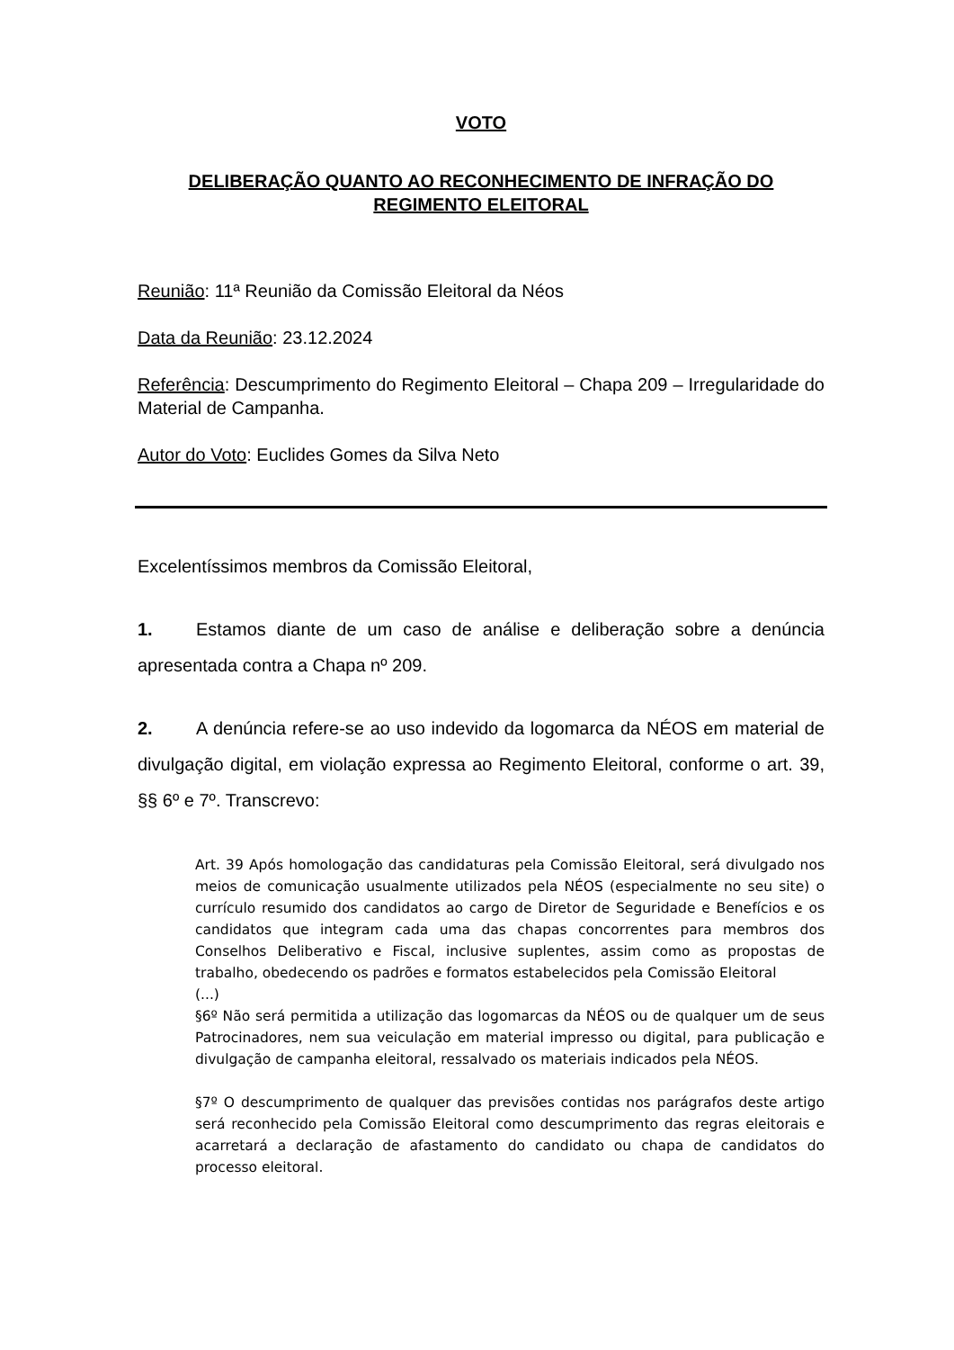VOTO
DELIBERAÇÃO QUANTO AO RECONHECIMENTO DE INFRAÇÃO DO REGIMENTO ELEITORAL
Reunião: 11ª Reunião da Comissão Eleitoral da Néos
Data da Reunião: 23.12.2024
Referência: Descumprimento do Regimento Eleitoral – Chapa 209 – Irregularidade do Material de Campanha.
Autor do Voto: Euclides Gomes da Silva Neto
Excelentíssimos membros da Comissão Eleitoral,
1. Estamos diante de um caso de análise e deliberação sobre a denúncia apresentada contra a Chapa nº 209.
2. A denúncia refere-se ao uso indevido da logomarca da NÉOS em material de divulgação digital, em violação expressa ao Regimento Eleitoral, conforme o art. 39, §§ 6º e 7º. Transcrevo:
Art. 39 Após homologação das candidaturas pela Comissão Eleitoral, será divulgado nos meios de comunicação usualmente utilizados pela NÉOS (especialmente no seu site) o currículo resumido dos candidatos ao cargo de Diretor de Seguridade e Benefícios e os candidatos que integram cada uma das chapas concorrentes para membros dos Conselhos Deliberativo e Fiscal, inclusive suplentes, assim como as propostas de trabalho, obedecendo os padrões e formatos estabelecidos pela Comissão Eleitoral
(...)
§6º Não será permitida a utilização das logomarcas da NÉOS ou de qualquer um de seus Patrocinadores, nem sua veiculação em material impresso ou digital, para publicação e divulgação de campanha eleitoral, ressalvado os materiais indicados pela NÉOS.
§7º O descumprimento de qualquer das previsões contidas nos parágrafos deste artigo será reconhecido pela Comissão Eleitoral como descumprimento das regras eleitorais e acarretará a declaração de afastamento do candidato ou chapa de candidatos do processo eleitoral.